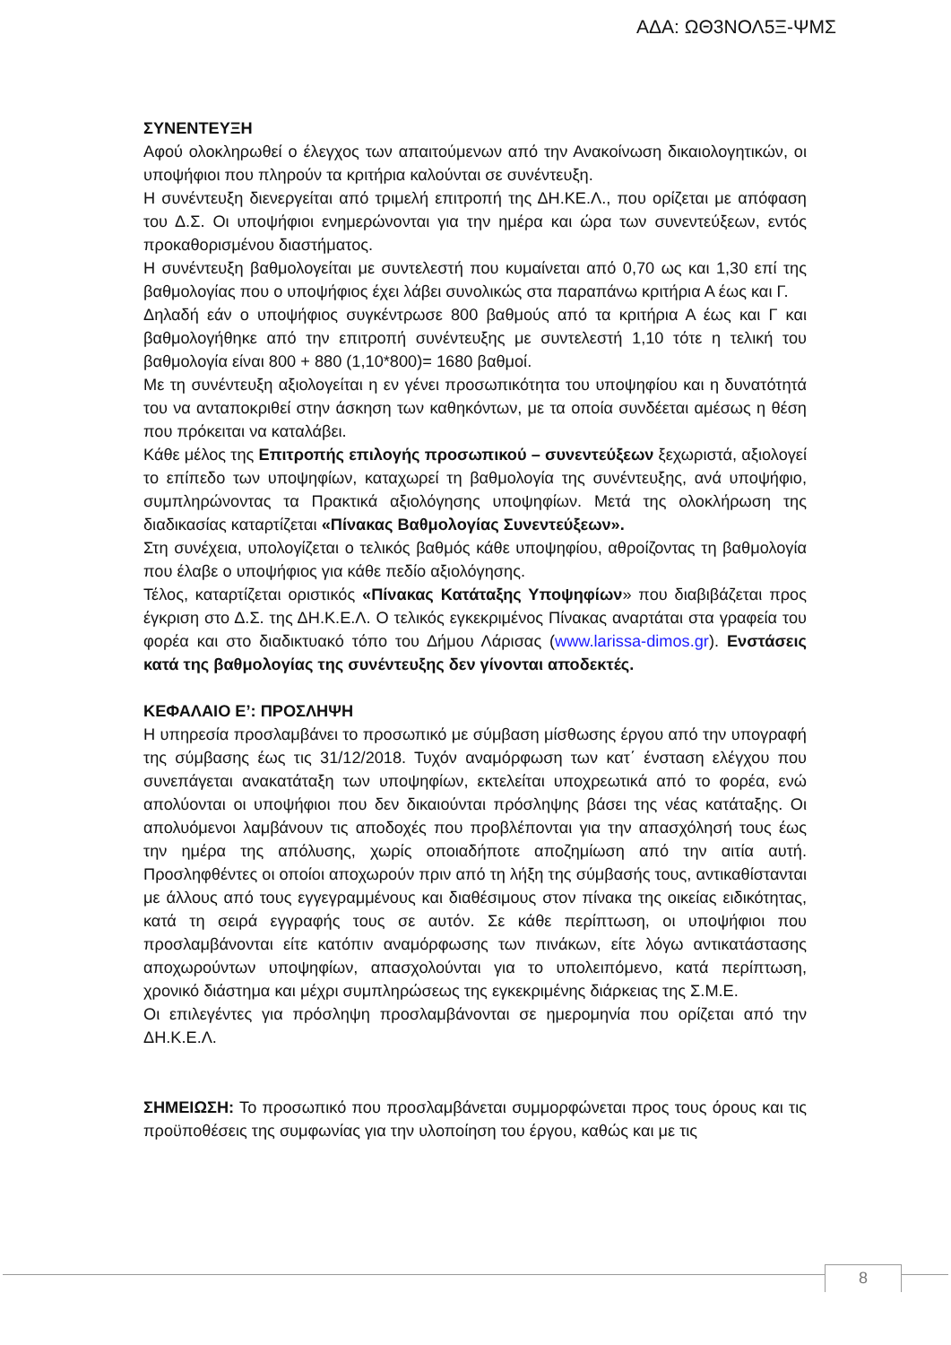ΑΔΑ: ΩΘ3ΝΟΛ5Ξ-ΨΜΣ
ΣΥΝΕΝΤΕΥΞΗ
Αφού ολοκληρωθεί ο έλεγχος των απαιτούμενων από την Ανακοίνωση δικαιολογητικών, οι υποψήφιοι που πληρούν τα κριτήρια καλούνται σε συνέντευξη.
Η συνέντευξη διενεργείται από τριμελή επιτροπή της ΔΗ.ΚΕ.Λ., που ορίζεται με απόφαση του Δ.Σ. Οι υποψήφιοι ενημερώνονται για την ημέρα και ώρα των συνεντεύξεων, εντός προκαθορισμένου διαστήματος.
Η συνέντευξη βαθμολογείται με συντελεστή που κυμαίνεται από 0,70 ως και 1,30 επί της βαθμολογίας που ο υποψήφιος έχει λάβει συνολικώς στα παραπάνω κριτήρια Α έως και Γ.
Δηλαδή εάν ο υποψήφιος συγκέντρωσε 800 βαθμούς από τα κριτήρια Α έως και Γ και βαθμολογήθηκε από την επιτροπή συνέντευξης με συντελεστή 1,10 τότε η τελική του βαθμολογία είναι 800 + 880 (1,10*800)= 1680 βαθμοί.
Με τη συνέντευξη αξιολογείται η εν γένει προσωπικότητα του υποψηφίου και η δυνατότητά του να ανταποκριθεί στην άσκηση των καθηκόντων, με τα οποία συνδέεται αμέσως η θέση που πρόκειται να καταλάβει.
Κάθε μέλος της Επιτροπής επιλογής προσωπικού – συνεντεύξεων ξεχωριστά, αξιολογεί το επίπεδο των υποψηφίων, καταχωρεί τη βαθμολογία της συνέντευξης, ανά υποψήφιο, συμπληρώνοντας τα Πρακτικά αξιολόγησης υποψηφίων. Μετά της ολοκλήρωση της διαδικασίας καταρτίζεται «Πίνακας Βαθμολογίας Συνεντεύξεων».
Στη συνέχεια, υπολογίζεται ο τελικός βαθμός κάθε υποψηφίου, αθροίζοντας τη βαθμολογία που έλαβε ο υποψήφιος για κάθε πεδίο αξιολόγησης.
Τέλος, καταρτίζεται οριστικός «Πίνακας Κατάταξης Υποψηφίων» που διαβιβάζεται προς έγκριση στο Δ.Σ. της ΔΗ.Κ.Ε.Λ. Ο τελικός εγκεκριμένος Πίνακας αναρτάται στα γραφεία του φορέα και στο διαδικτυακό τόπο του Δήμου Λάρισας (www.larissa-dimos.gr). Ενστάσεις κατά της βαθμολογίας της συνέντευξης δεν γίνονται αποδεκτές.
ΚΕΦΑΛΑΙΟ Ε’: ΠΡΟΣΛΗΨΗ
Η υπηρεσία προσλαμβάνει το προσωπικό με σύμβαση μίσθωσης έργου από την υπογραφή της σύμβασης έως τις 31/12/2018. Τυχόν αναμόρφωση των κατ΄ ένσταση ελέγχου που συνεπάγεται ανακατάταξη των υποψηφίων, εκτελείται υποχρεωτικά από το φορέα, ενώ απολύονται οι υποψήφιοι που δεν δικαιούνται πρόσληψης βάσει της νέας κατάταξης. Οι απολυόμενοι λαμβάνουν τις αποδοχές που προβλέπονται για την απασχόλησή τους έως την ημέρα της απόλυσης, χωρίς οποιαδήποτε αποζημίωση από την αιτία αυτή. Προσληφθέντες οι οποίοι αποχωρούν πριν από τη λήξη της σύμβασής τους, αντικαθίστανται με άλλους από τους εγγεγραμμένους και διαθέσιμους στον πίνακα της οικείας ειδικότητας, κατά τη σειρά εγγραφής τους σε αυτόν. Σε κάθε περίπτωση, οι υποψήφιοι που προσλαμβάνονται είτε κατόπιν αναμόρφωσης των πινάκων, είτε λόγω αντικατάστασης αποχωρούντων υποψηφίων, απασχολούνται για το υπολειπόμενο, κατά περίπτωση, χρονικό διάστημα και μέχρι συμπληρώσεως της εγκεκριμένης διάρκειας της Σ.Μ.Ε.
Οι επιλεγέντες για πρόσληψη προσλαμβάνονται σε ημερομηνία που ορίζεται από την ΔΗ.Κ.Ε.Λ.
ΣΗΜΕΙΩΣΗ: Το προσωπικό που προσλαμβάνεται συμμορφώνεται προς τους όρους και τις προϋποθέσεις της συμφωνίας για την υλοποίηση του έργου, καθώς και με τις
8